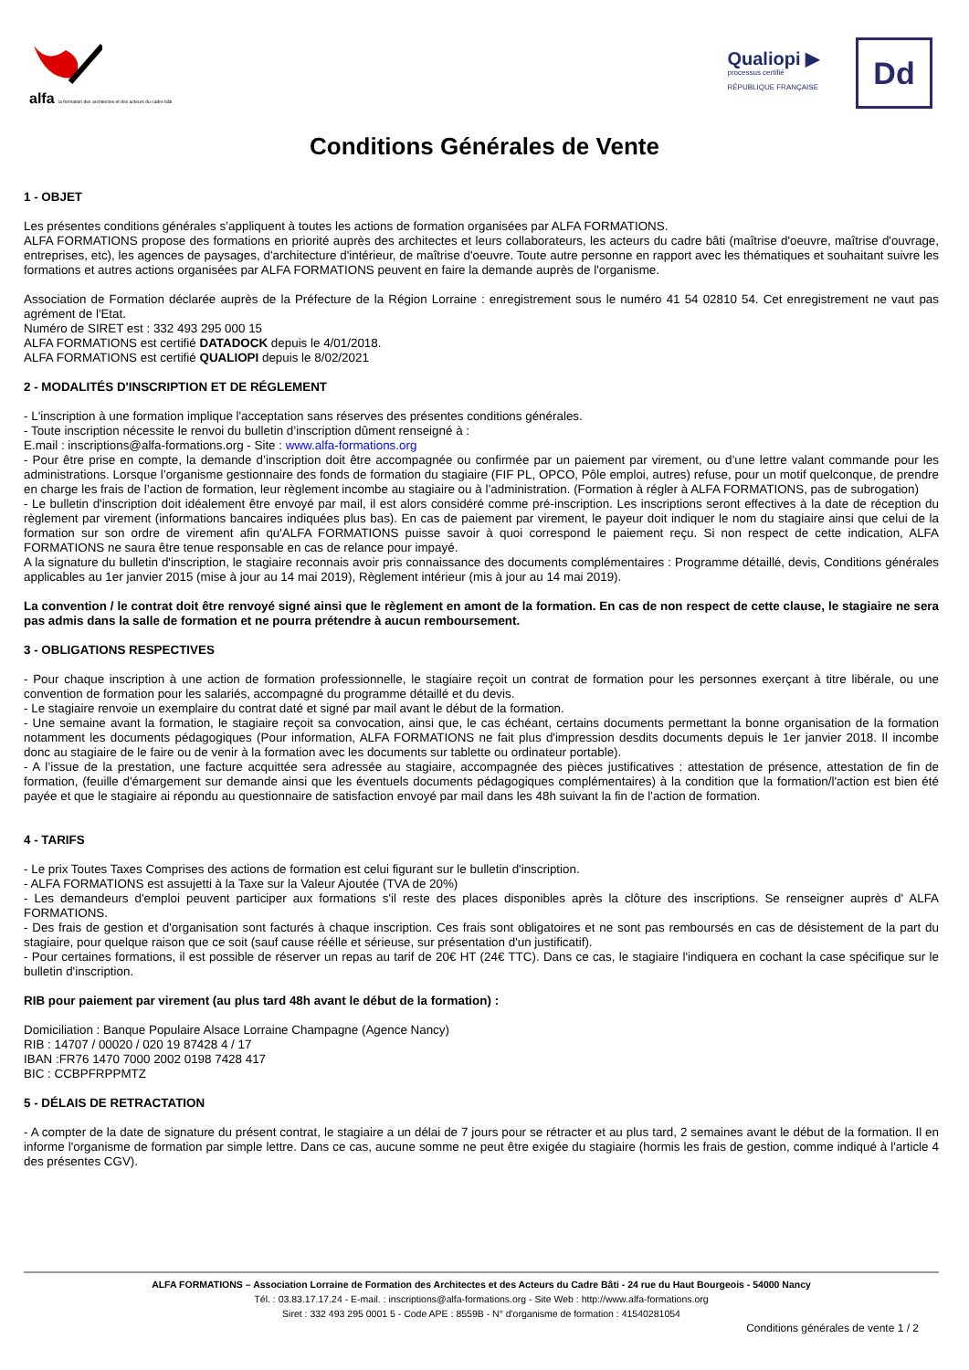alfa la formation des architectes et des acteurs du cadre bâti
Qualiopi ▶
processus certifié
RÉPUBLIQUE FRANÇAISE
Dd
Conditions Générales de Vente
1 - OBJET
Les présentes conditions générales s’appliquent à toutes les actions de formation organisées par ALFA FORMATIONS.
ALFA FORMATIONS propose des formations en priorité auprès des architectes et leurs collaborateurs, les acteurs du cadre bâti (maîtrise d'oeuvre, maîtrise d'ouvrage, entreprises, etc), les agences de paysages, d'architecture d'intérieur, de maîtrise d'oeuvre. Toute autre personne en rapport avec les thématiques et souhaitant suivre les formations et autres actions organisées par ALFA FORMATIONS peuvent en faire la demande auprès de l'organisme.
Association de Formation déclarée auprès de la Préfecture de la Région Lorraine : enregistrement sous le numéro 41 54 02810 54. Cet enregistrement ne vaut pas agrément de l'Etat.
Numéro de SIRET est : 332 493 295 000 15
ALFA FORMATIONS est certifié DATADOCK depuis le 4/01/2018.
ALFA FORMATIONS est certifié QUALIOPI depuis le 8/02/2021
2 - MODALITÉS D'INSCRIPTION ET DE RÉGLEMENT
- L'inscription à une formation implique l'acceptation sans réserves des présentes conditions générales.
- Toute inscription nécessite le renvoi du bulletin d’inscription dûment renseigné à :
E.mail : inscriptions@alfa-formations.org - Site : www.alfa-formations.org
- Pour être prise en compte, la demande d’inscription doit être accompagnée ou confirmée par un paiement par virement, ou d’une lettre valant commande pour les administrations. Lorsque l’organisme gestionnaire des fonds de formation du stagiaire (FIF PL, OPCO, Pôle emploi, autres) refuse, pour un motif quelconque, de prendre en charge les frais de l’action de formation, leur règlement incombe au stagiaire ou à l’administration. (Formation à régler à ALFA FORMATIONS, pas de subrogation)
- Le bulletin d'inscription doit idéalement être envoyé par mail, il est alors considéré comme pré-inscription. Les inscriptions seront effectives à la date de réception du règlement par virement (informations bancaires indiquées plus bas). En cas de paiement par virement, le payeur doit indiquer le nom du stagiaire ainsi que celui de la formation sur son ordre de virement afin qu'ALFA FORMATIONS puisse savoir à quoi correspond le paiement reçu. Si non respect de cette indication, ALFA FORMATIONS ne saura être tenue responsable en cas de relance pour impayé.
A la signature du bulletin d'inscription, le stagiaire reconnais avoir pris connaissance des documents complémentaires : Programme détaillé, devis, Conditions générales applicables au 1er janvier 2015 (mise à jour au 14 mai 2019), Règlement intérieur (mis à jour au 14 mai 2019).
La convention / le contrat doit être renvoyé signé ainsi que le règlement en amont de la formation. En cas de non respect de cette clause, le stagiaire ne sera pas admis dans la salle de formation et ne pourra prétendre à aucun remboursement.
3 - OBLIGATIONS RESPECTIVES
- Pour chaque inscription à une action de formation professionnelle, le stagiaire reçoit un contrat de formation pour les personnes exerçant à titre libérale, ou une convention de formation pour les salariés, accompagné du programme détaillé et du devis.
- Le stagiaire renvoie un exemplaire du contrat daté et signé par mail avant le début de la formation.
- Une semaine avant la formation, le stagiaire reçoit sa convocation, ainsi que, le cas échéant, certains documents permettant la bonne organisation de la formation notamment les documents pédagogiques (Pour information, ALFA FORMATIONS ne fait plus d'impression desdits documents depuis le 1er janvier 2018. Il incombe donc au stagiaire de le faire ou de venir à la formation avec les documents sur tablette ou ordinateur portable).
- A l’issue de la prestation, une facture acquittée sera adressée au stagiaire, accompagnée des pièces justificatives : attestation de présence, attestation de fin de formation, (feuille d'émargement sur demande ainsi que les éventuels documents pédagogiques complémentaires) à la condition que la formation/l'action est bien été payée et que le stagiaire ai répondu au questionnaire de satisfaction envoyé par mail dans les 48h suivant la fin de l'action de formation.
4 - TARIFS
- Le prix Toutes Taxes Comprises des actions de formation est celui figurant sur le bulletin d'inscription.
- ALFA FORMATIONS est assujetti à la Taxe sur la Valeur Ajoutée (TVA de 20%)
- Les demandeurs d'emploi peuvent participer aux formations s'il reste des places disponibles après la clôture des inscriptions. Se renseigner auprès d' ALFA FORMATIONS.
- Des frais de gestion et d'organisation sont facturés à chaque inscription. Ces frais sont obligatoires et ne sont pas remboursés en cas de désistement de la part du stagiaire, pour quelque raison que ce soit (sauf cause réélle et sérieuse, sur présentation d'un justificatif).
- Pour certaines formations, il est possible de réserver un repas au tarif de 20€ HT (24€ TTC). Dans ce cas, le stagiaire l'indiquera en cochant la case spécifique sur le bulletin d'inscription.
RIB pour paiement par virement (au plus tard 48h avant le début de la formation) :
Domiciliation : Banque Populaire Alsace Lorraine Champagne (Agence Nancy)
RIB : 14707 / 00020 / 020 19 87428 4 / 17
IBAN :FR76 1470 7000 2002 0198 7428 417
BIC : CCBPFRPPMTZ
5 - DÉLAIS DE RETRACTATION
- A compter de la date de signature du présent contrat, le stagiaire a un délai de 7 jours pour se rétracter et au plus tard, 2 semaines avant le début de la formation. Il en informe l'organisme de formation par simple lettre. Dans ce cas, aucune somme ne peut être exigée du stagiaire (hormis les frais de gestion, comme indiqué à l'article 4 des présentes CGV).
ALFA FORMATIONS – Association Lorraine de Formation des Architectes et des Acteurs du Cadre Bâti - 24 rue du Haut Bourgeois - 54000 Nancy
Tél. : 03.83.17.17.24 - E-mail. : inscriptions@alfa-formations.org - Site Web : http://www.alfa-formations.org
Siret : 332 493 295 0001 5 - Code APE : 8559B - N° d'organisme de formation : 41540281054
Conditions générales de vente 1 / 2